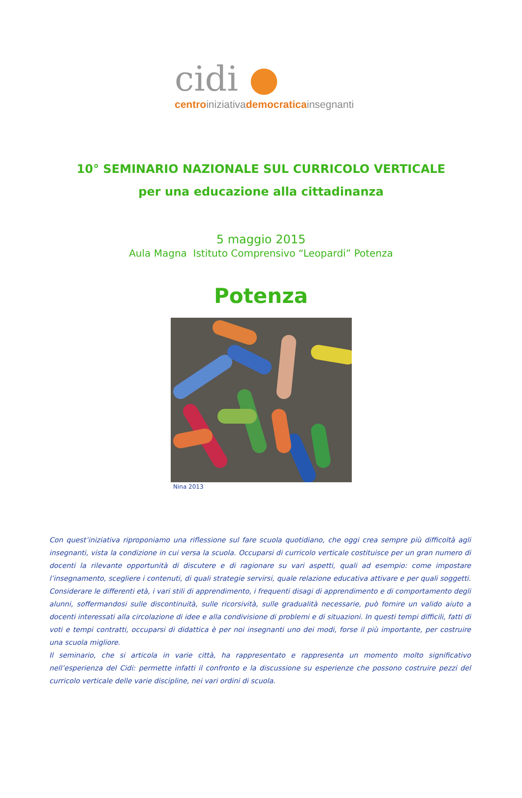cidi ●
centroiniziativademocraticainsegnanti
10° SEMINARIO NAZIONALE SUL CURRICOLO VERTICALE
per una educazione alla cittadinanza
5 maggio 2015
Aula Magna Istituto Comprensivo “Leopardi” Potenza
Potenza
Nina 2013
Con quest’iniziativa riproponiamo una riflessione sul fare scuola quotidiano, che oggi crea sempre più difficoltà agli insegnanti, vista la condizione in cui versa la scuola. Occuparsi di curricolo verticale costituisce per un gran numero di docenti la rilevante opportunità di discutere e di ragionare su vari aspetti, quali ad esempio: come impostare l’insegnamento, scegliere i contenuti, di quali strategie servirsi, quale relazione educativa attivare e per quali soggetti. Considerare le differenti età, i vari stili di apprendimento, i frequenti disagi di apprendimento e di comportamento degli alunni, soffermandosi sulle discontinuità, sulle ricorsività, sulle gradualità necessarie, può fornire un valido aiuto a docenti interessati alla circolazione di idee e alla condivisione di problemi e di situazioni. In questi tempi difficili, fatti di voti e tempi contratti, occuparsi di didattica è per noi insegnanti uno dei modi, forse il più importante, per costruire una scuola migliore.
Il seminario, che si articola in varie città, ha rappresentato e rappresenta un momento molto significativo nell’esperienza del Cidi: permette infatti il confronto e la discussione su esperienze che possono costruire pezzi del curricolo verticale delle varie discipline, nei vari ordini di scuola.